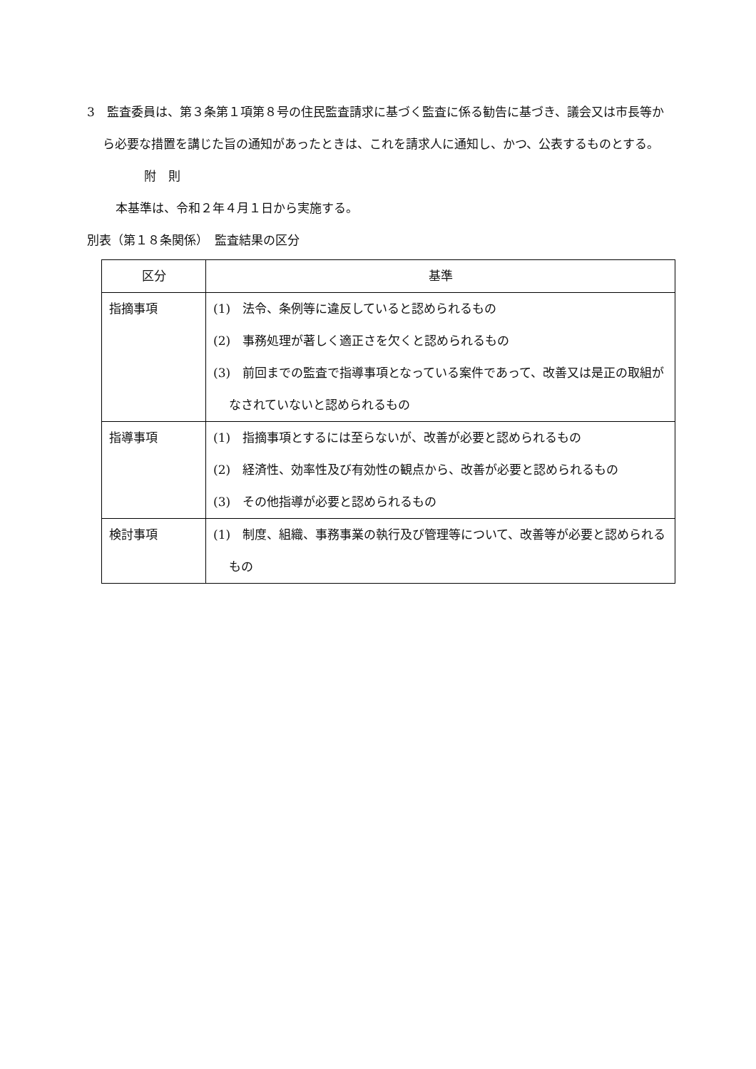3　監査委員は、第３条第１項第８号の住民監査請求に基づく監査に係る勧告に基づき、議会又は市長等から必要な措置を講じた旨の通知があったときは、これを請求人に通知し、かつ、公表するものとする。
附　則
本基準は、令和２年４月１日から実施する。
別表（第１８条関係）　監査結果の区分
| 区分 | 基準 |
| --- | --- |
| 指摘事項 | (1) 法令、条例等に違反していると認められるもの (2) 事務処理が著しく適正さを欠くと認められるもの (3) 前回までの監査で指導事項となっている案件であって、改善又は是正の取組がなされていないと認められるもの |
| 指導事項 | (1) 指摘事項とするには至らないが、改善が必要と認められるもの (2) 経済性、効率性及び有効性の観点から、改善が必要と認められるもの (3) その他指導が必要と認められるもの |
| 検討事項 | (1) 制度、組織、事務事業の執行及び管理等について、改善等が必要と認められるもの |